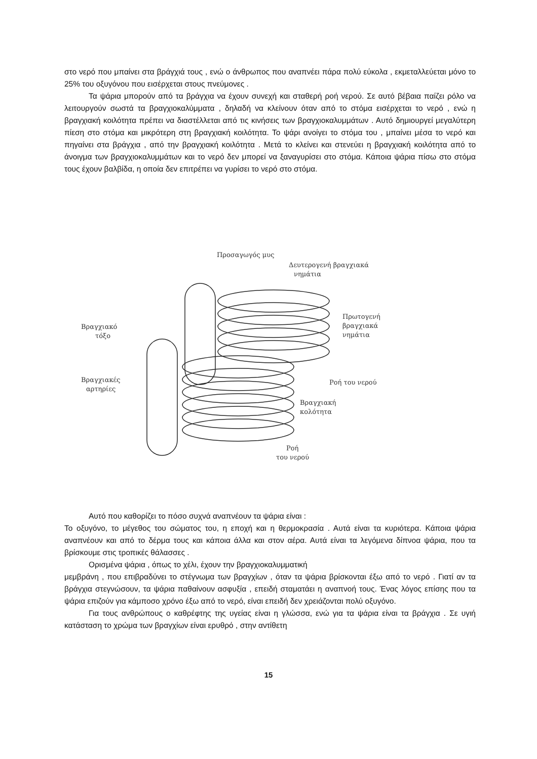στο νερό που μπαίνει στα βράγχιά τους , ενώ ο άνθρωπος που αναπνέει πάρα πολύ εύκολα , εκμεταλλεύεται μόνο το 25% του οξυγόνου που εισέρχεται στους πνεύμονες .
Τα ψάρια μπορούν από τα βράγχια να έχουν συνεχή και σταθερή ροή νερού. Σε αυτό βέβαια παίζει ρόλο να λειτουργούν σωστά τα βραγχιοκαλύμματα , δηλαδή να κλείνουν όταν από το στόμα εισέρχεται το νερό , ενώ η βραγχιακή κοιλότητα πρέπει να διαστέλλεται από τις κινήσεις των βραγχιοκαλυμμάτων . Αυτό δημιουργεί μεγαλύτερη πίεση στο στόμα και μικρότερη στη βραγχιακή κοιλότητα. Το ψάρι ανοίγει το στόμα του , μπαίνει μέσα το νερό και πηγαίνει στα βράγχια , από την βραγχιακή κοιλότητα . Μετά το κλείνει και στενεύει η βραγχιακή κοιλότητα από το άνοιγμα των βραγχιοκαλυμμάτων και το νερό δεν μπορεί να ξαναγυρίσει στο στόμα. Κάποια ψάρια πίσω στο στόμα τους έχουν βαλβίδα, η οποία δεν επιτρέπει να γυρίσει το νερό στο στόμα.
Προσαγωγός μυς
Δευτερογενή βραγχιακά
νημάτια
Πρωτογενή
βραγχιακά
νημάτια
Βραγχιακό
τόξο
Ροή του νερού
Βραγχιακές
αρτηρίες
Βραγχιακή
κολότητα
Ροή
του νερού
Αυτό που καθορίζει το πόσο συχνά αναπνέουν τα ψάρια είναι :
Το οξυγόνο, το μέγεθος του σώματος του, η εποχή και η θερμοκρασία . Αυτά είναι τα κυριότερα. Κάποια ψάρια αναπνέουν και από το δέρμα τους και κάποια άλλα και στον αέρα. Αυτά είναι τα λεγόμενα δίπνοα ψάρια, που τα βρίσκουμε στις τροπικές θάλασσες .
Ορισμένα ψάρια , όπως το χέλι, έχουν την βραγχιοκαλυμματική
μεμβράνη , που επιβραδύνει το στέγνωμα των βραγχίων , όταν τα ψάρια βρίσκονται έξω από το νερό . Γιατί αν τα βράγχια στεγνώσουν, τα ψάρια παθαίνουν ασφυξία , επειδή σταματάει η αναπνοή τους. Ένας λόγος επίσης που τα ψάρια επιζούν για κάμποσο χρόνο έξω από το νερό, είναι επειδή δεν χρειάζονται πολύ οξυγόνο.
Για τους ανθρώπους ο καθρέφτης της υγείας είναι η γλώσσα, ενώ για τα ψάρια είναι τα βράγχια . Σε υγιή κατάσταση το χρώμα των βραγχίων είναι ερυθρό , στην αντίθετη
15